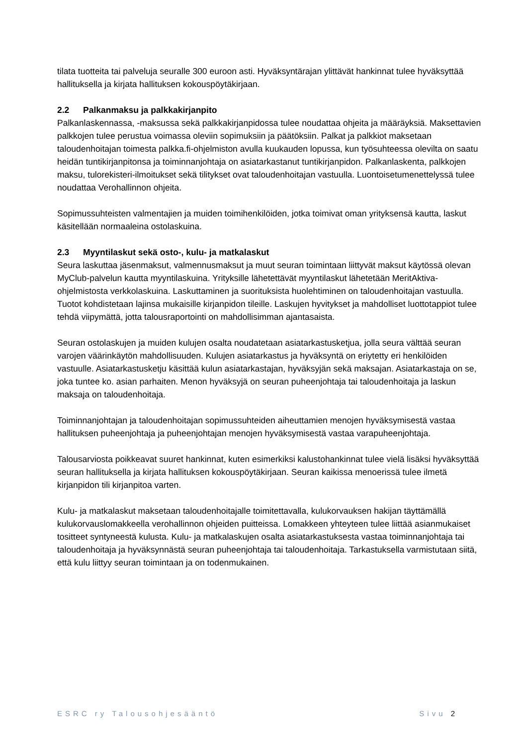tilata tuotteita tai palveluja seuralle 300 euroon asti. Hyväksyntärajan ylittävät hankinnat tulee hyväksyttää hallituksella ja kirjata hallituksen kokouspöytäkirjaan.
2.2 Palkanmaksu ja palkkakirjanpito
Palkanlaskennassa, -maksussa sekä palkkakirjanpidossa tulee noudattaa ohjeita ja määräyksiä. Maksettavien palkkojen tulee perustua voimassa oleviin sopimuksiin ja päätöksiin. Palkat ja palkkiot maksetaan taloudenhoitajan toimesta palkka.fi-ohjelmiston avulla kuukauden lopussa, kun työsuhteessa olevilta on saatu heidän tuntikirjanpitonsa ja toiminnanjohtaja on asiatarkastanut tuntikirjanpidon. Palkanlaskenta, palkkojen maksu, tulorekisteri-ilmoitukset sekä tilitykset ovat taloudenhoitajan vastuulla. Luontoisetumenettelyssä tulee noudattaa Verohallinnon ohjeita.
Sopimussuhteisten valmentajien ja muiden toimihenkilöiden, jotka toimivat oman yrityksensä kautta, laskut käsitellään normaaleina ostolaskuina.
2.3 Myyntilaskut sekä osto-, kulu- ja matkalaskut
Seura laskuttaa jäsenmaksut, valmennusmaksut ja muut seuran toimintaan liittyvät maksut käytössä olevan MyClub-palvelun kautta myyntilaskuina. Yrityksille lähetettävät myyntilaskut lähetetään MeritAktiva-ohjelmistosta verkkolaskuina. Laskuttaminen ja suorituksista huolehtiminen on taloudenhoitajan vastuulla. Tuotot kohdistetaan lajinsa mukaisille kirjanpidon tileille. Laskujen hyvitykset ja mahdolliset luottotappiot tulee tehdä viipymättä, jotta talousraportointi on mahdollisimman ajantasaista.
Seuran ostolaskujen ja muiden kulujen osalta noudatetaan asiatarkastusketjua, jolla seura välttää seuran varojen väärinkäytön mahdollisuuden. Kulujen asiatarkastus ja hyväksyntä on eriytetty eri henkilöiden vastuulle. Asiatarkastusketju käsittää kulun asiatarkastajan, hyväksyjän sekä maksajan. Asiatarkastaja on se, joka tuntee ko. asian parhaiten. Menon hyväksyjä on seuran puheenjohtaja tai taloudenhoitaja ja laskun maksaja on taloudenhoitaja.
Toiminnanjohtajan ja taloudenhoitajan sopimussuhteiden aiheuttamien menojen hyväksymisestä vastaa hallituksen puheenjohtaja ja puheenjohtajan menojen hyväksymisestä vastaa varapuheenjohtaja.
Talousarviosta poikkeavat suuret hankinnat, kuten esimerkiksi kalustohankinnat tulee vielä lisäksi hyväksyttää seuran hallituksella ja kirjata hallituksen kokouspöytäkirjaan. Seuran kaikissa menoerissä tulee ilmetä kirjanpidon tili kirjanpitoa varten.
Kulu- ja matkalaskut maksetaan taloudenhoitajalle toimitettavalla, kulukorvauksen hakijan täyttämällä kulukorvauslomakkeella verohallinnon ohjeiden puitteissa. Lomakkeen yhteyteen tulee liittää asianmukaiset tositteet syntyneestä kulusta. Kulu- ja matkalaskujen osalta asiatarkastuksesta vastaa toiminnanjohtaja tai taloudenhoitaja ja hyväksynnästä seuran puheenjohtaja tai taloudenhoitaja. Tarkastuksella varmistutaan siitä, että kulu liittyy seuran toimintaan ja on todenmukainen.
ESRC ry Talousohjesääntö Sivu 2